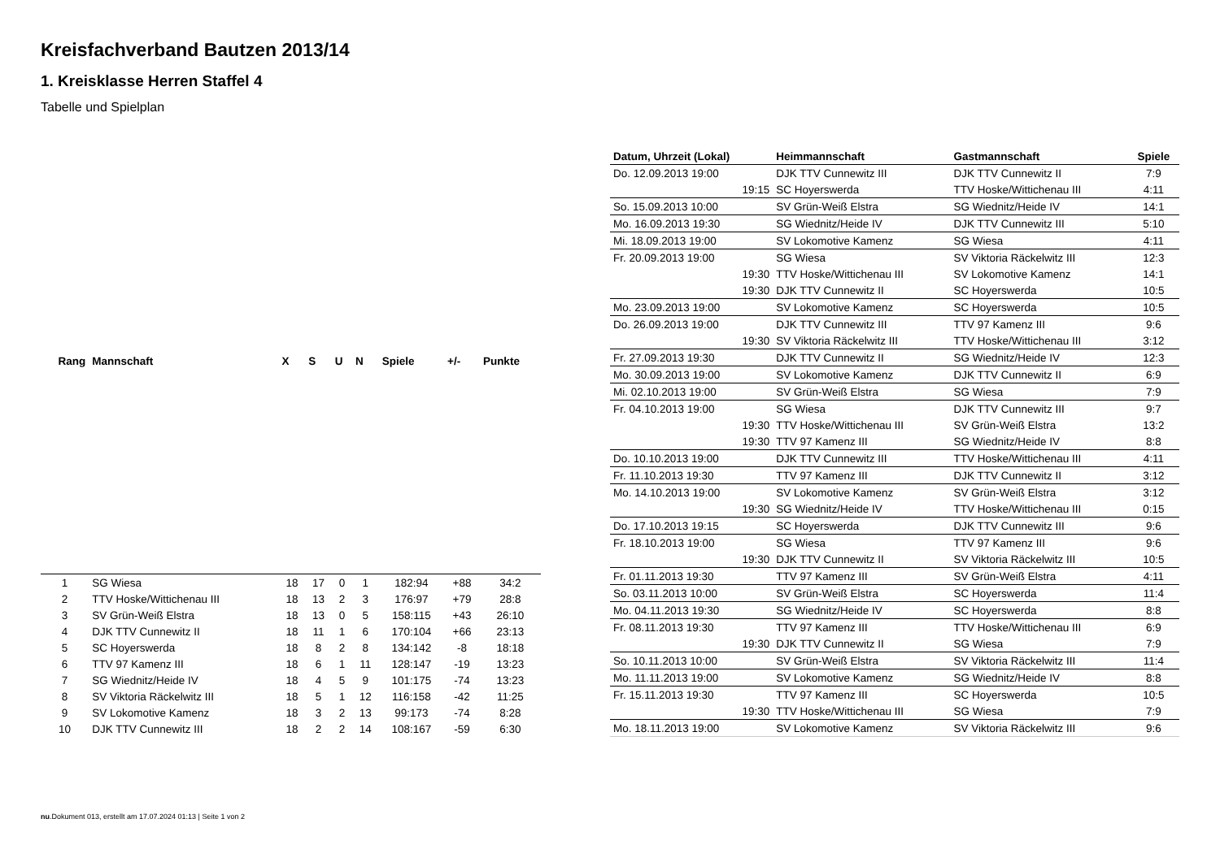Kreisfachverband Bautzen 2013/14
1. Kreisklasse Herren Staffel 4
Tabelle und Spielplan
| Rang | Mannschaft | X | S | U | N | Spiele | +/- | Punkte |
| --- | --- | --- | --- | --- | --- | --- | --- | --- |
| 1 | SG Wiesa | 18 | 17 | 0 | 1 | 182:94 | +88 | 34:2 |
| 2 | TTV Hoske/Wittichenau III | 18 | 13 | 2 | 3 | 176:97 | +79 | 28:8 |
| 3 | SV Grün-Weiß Elstra | 18 | 13 | 0 | 5 | 158:115 | +43 | 26:10 |
| 4 | DJK TTV Cunnewitz II | 18 | 11 | 1 | 6 | 170:104 | +66 | 23:13 |
| 5 | SC Hoyerswerda | 18 | 8 | 2 | 8 | 134:142 | -8 | 18:18 |
| 6 | TTV 97 Kamenz III | 18 | 6 | 1 | 11 | 128:147 | -19 | 13:23 |
| 7 | SG Wiednitz/Heide IV | 18 | 4 | 5 | 9 | 101:175 | -74 | 13:23 |
| 8 | SV Viktoria Räckelwitz III | 18 | 5 | 1 | 12 | 116:158 | -42 | 11:25 |
| 9 | SV Lokomotive Kamenz | 18 | 3 | 2 | 13 | 99:173 | -74 | 8:28 |
| 10 | DJK TTV Cunnewitz III | 18 | 2 | 2 | 14 | 108:167 | -59 | 6:30 |
| Datum, Uhrzeit (Lokal) | Heimmannschaft | Gastmannschaft | Spiele |
| --- | --- | --- | --- |
| Do. 12.09.2013 19:00 | DJK TTV Cunnewitz III | DJK TTV Cunnewitz II | 7:9 |
| 19:15 | SC Hoyerswerda | TTV Hoske/Wittichenau III | 4:11 |
| So. 15.09.2013 10:00 | SV Grün-Weiß Elstra | SG Wiednitz/Heide IV | 14:1 |
| Mo. 16.09.2013 19:30 | SG Wiednitz/Heide IV | DJK TTV Cunnewitz III | 5:10 |
| Mi. 18.09.2013 19:00 | SV Lokomotive Kamenz | SG Wiesa | 4:11 |
| Fr. 20.09.2013 19:00 | SG Wiesa | SV Viktoria Räckelwitz III | 12:3 |
| 19:30 | TTV Hoske/Wittichenau III | SV Lokomotive Kamenz | 14:1 |
| 19:30 | DJK TTV Cunnewitz II | SC Hoyerswerda | 10:5 |
| Mo. 23.09.2013 19:00 | SV Lokomotive Kamenz | SC Hoyerswerda | 10:5 |
| Do. 26.09.2013 19:00 | DJK TTV Cunnewitz III | TTV 97 Kamenz III | 9:6 |
| 19:30 | SV Viktoria Räckelwitz III | TTV Hoske/Wittichenau III | 3:12 |
| Fr. 27.09.2013 19:30 | DJK TTV Cunnewitz II | SG Wiednitz/Heide IV | 12:3 |
| Mo. 30.09.2013 19:00 | SV Lokomotive Kamenz | DJK TTV Cunnewitz II | 6:9 |
| Mi. 02.10.2013 19:00 | SV Grün-Weiß Elstra | SG Wiesa | 7:9 |
| Fr. 04.10.2013 19:00 | SG Wiesa | DJK TTV Cunnewitz III | 9:7 |
| 19:30 | TTV Hoske/Wittichenau III | SV Grün-Weiß Elstra | 13:2 |
| 19:30 | TTV 97 Kamenz III | SG Wiednitz/Heide IV | 8:8 |
| Do. 10.10.2013 19:00 | DJK TTV Cunnewitz III | TTV Hoske/Wittichenau III | 4:11 |
| Fr. 11.10.2013 19:30 | TTV 97 Kamenz III | DJK TTV Cunnewitz II | 3:12 |
| Mo. 14.10.2013 19:00 | SV Lokomotive Kamenz | SV Grün-Weiß Elstra | 3:12 |
| 19:30 | SG Wiednitz/Heide IV | TTV Hoske/Wittichenau III | 0:15 |
| Do. 17.10.2013 19:15 | SC Hoyerswerda | DJK TTV Cunnewitz III | 9:6 |
| Fr. 18.10.2013 19:00 | SG Wiesa | TTV 97 Kamenz III | 9:6 |
| 19:30 | DJK TTV Cunnewitz II | SV Viktoria Räckelwitz III | 10:5 |
| Fr. 01.11.2013 19:30 | TTV 97 Kamenz III | SV Grün-Weiß Elstra | 4:11 |
| So. 03.11.2013 10:00 | SV Grün-Weiß Elstra | SC Hoyerswerda | 11:4 |
| Mo. 04.11.2013 19:30 | SG Wiednitz/Heide IV | SC Hoyerswerda | 8:8 |
| Fr. 08.11.2013 19:30 | TTV 97 Kamenz III | TTV Hoske/Wittichenau III | 6:9 |
| 19:30 | DJK TTV Cunnewitz II | SG Wiesa | 7:9 |
| So. 10.11.2013 10:00 | SV Grün-Weiß Elstra | SV Viktoria Räckelwitz III | 11:4 |
| Mo. 11.11.2013 19:00 | SV Lokomotive Kamenz | SG Wiednitz/Heide IV | 8:8 |
| Fr. 15.11.2013 19:30 | TTV 97 Kamenz III | SC Hoyerswerda | 10:5 |
| 19:30 | TTV Hoske/Wittichenau III | SG Wiesa | 7:9 |
| Mo. 18.11.2013 19:00 | SV Lokomotive Kamenz | SV Viktoria Räckelwitz III | 9:6 |
nu.Dokument 013, erstellt am 17.07.2024 01:13 | Seite 1 von 2